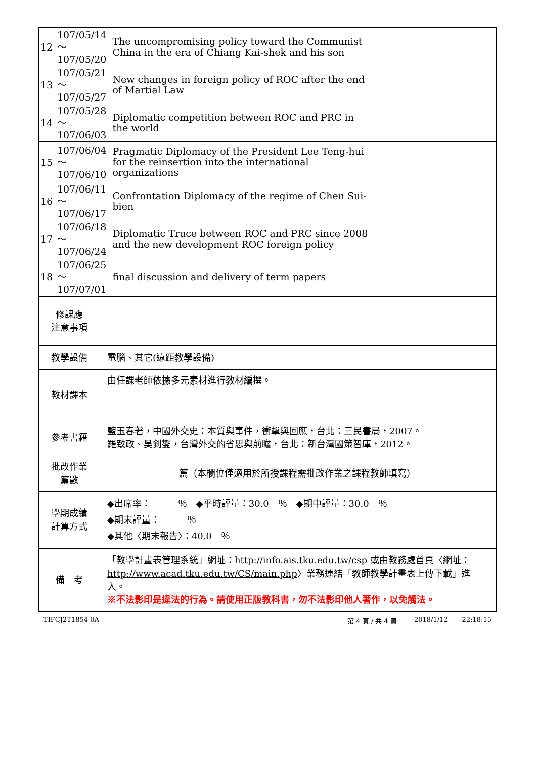| 12 | 107/05/14～ 107/05/20 | The uncompromising policy toward the Communist China in the era of Chiang Kai-shek and his son | |
| 13 | 107/05/21～ 107/05/27 | New changes in foreign policy of ROC after the end of Martial Law | |
| 14 | 107/05/28～ 107/06/03 | Diplomatic competition between ROC and PRC in the world | |
| 15 | 107/06/04～ 107/06/10 | Pragmatic Diplomacy of the President Lee Teng-hui for the reinsertion into the international organizations | |
| 16 | 107/06/11～ 107/06/17 | Confrontation Diplomacy of the regime of Chen Sui-bien | |
| 17 | 107/06/18～ 107/06/24 | Diplomatic Truce between ROC and PRC since 2008 and the new development ROC foreign policy | |
| 18 | 107/06/25～ 107/07/01 | final discussion and delivery of term papers | |
| 修課應 注意事項 | |
| 教學設備 | 電腦、其它(遠距教學設備) |
| 教材課本 | 由任課老師依據多元素材進行教材編撰。 |
| 參考書籍 | 藍玉春著，中國外交史：本質與事件，衝擊與回應，台北：三民書局，2007。 羅致政、吳釗燮，台灣外交的省思與前瞻，台北：新台灣國策智庫，2012。 |
| 批改作業 篇數 | 篇（本欄位僅適用於所授課程需批改作業之課程教師填寫） |
| 學期成績 計算方式 | ◆出席率： ％ ◆平時評量：30.0 ％ ◆期中評量：30.0 ％ ◆期末評量： ％ ◆其他〈期末報告〉：40.0 ％ |
| 備 考 | 「教學計畫表管理系統」網址： http://info.ais.tku.edu.tw/csp 或由教務處首頁〈網址： http://www.acad.tku.edu.tw/CS/main.php 〉業務連結「教師教學計畫表上傳下載」進入。 ※不法影印是違法的行為。請使用正版教科書，勿不法影印他人著作，以免觸法。 |
TIFCJ2T1854 0A 第 4 頁 / 共 4 頁 2018/1/12 22:18:15